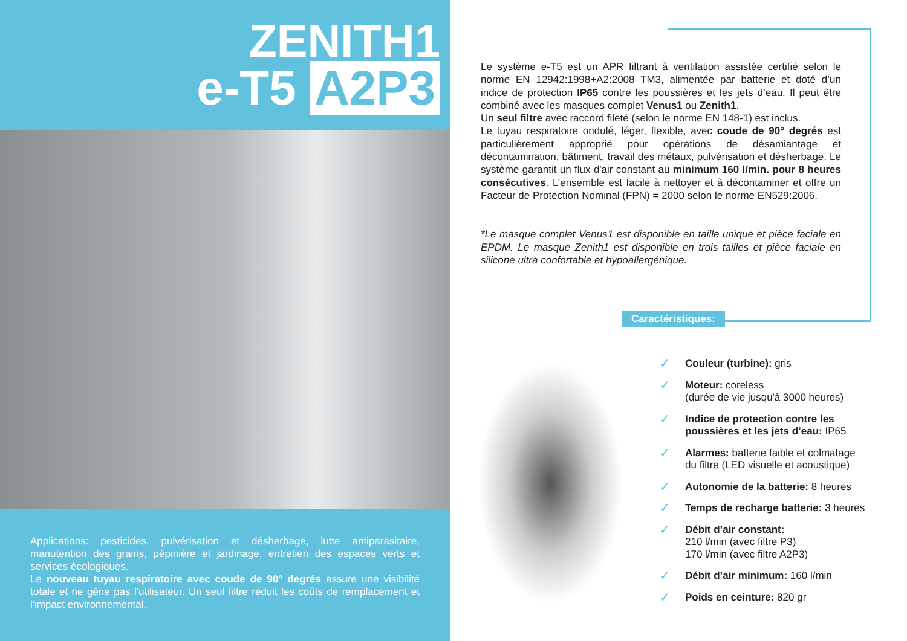ZENITH1
e-T5 A2P3
Applications: pesticides, pulvérisation et désherbage, lutte antiparasitaire, manutention des grains, pépinière et jardinage, entretien des espaces verts et services écologiques.
Le nouveau tuyau respiratoire avec coude de 90° degrés assure une visibilité totale et ne gêne pas l'utilisateur. Un seul filtre réduit les coûts de remplacement et l'impact environnemental.
Le système e-T5 est un APR filtrant à ventilation assistée certifié selon le norme EN 12942:1998+A2:2008 TM3, alimentée par batterie et doté d’un indice de protection IP65 contre les poussières et les jets d’eau. Il peut être combiné avec les masques complet Venus1 ou Zenith1.
Un seul filtre avec raccord fileté (selon le norme EN 148-1) est inclus.
Le tuyau respiratoire ondulé, léger, flexible, avec coude de 90° degrés est particulièrement approprié pour opérations de désamiantage et décontamination, bâtiment, travail des métaux, pulvérisation et désherbage. Le système garantit un flux d'air constant au minimum 160 l/min. pour 8 heures consécutives. L’ensemble est facile à nettoyer et à décontaminer et offre un Facteur de Protection Nominal (FPN) = 2000 selon le norme EN529:2006.
*Le masque complet Venus1 est disponible en taille unique et pièce faciale en EPDM. Le masque Zenith1 est disponible en trois tailles et pièce faciale en silicone ultra confortable et hypoallergénique.
Caractéristiques:
✓
Couleur (turbine): gris
✓
Moteur: coreless
(durée de vie jusqu'à 3000 heures)
✓
Indice de protection contre les
poussières et les jets d’eau: IP65
✓
Alarmes: batterie faible et colmatage
du filtre (LED visuelle et acoustique)
✓
Autonomie de la batterie: 8 heures
✓
Temps de recharge batterie: 3 heures
✓
Débit d’air constant:
210 l/min (avec filtre P3)
170 l/min (avec filtre A2P3)
✓
Débit d’air minimum: 160 l/min
✓
Poids en ceinture: 820 gr